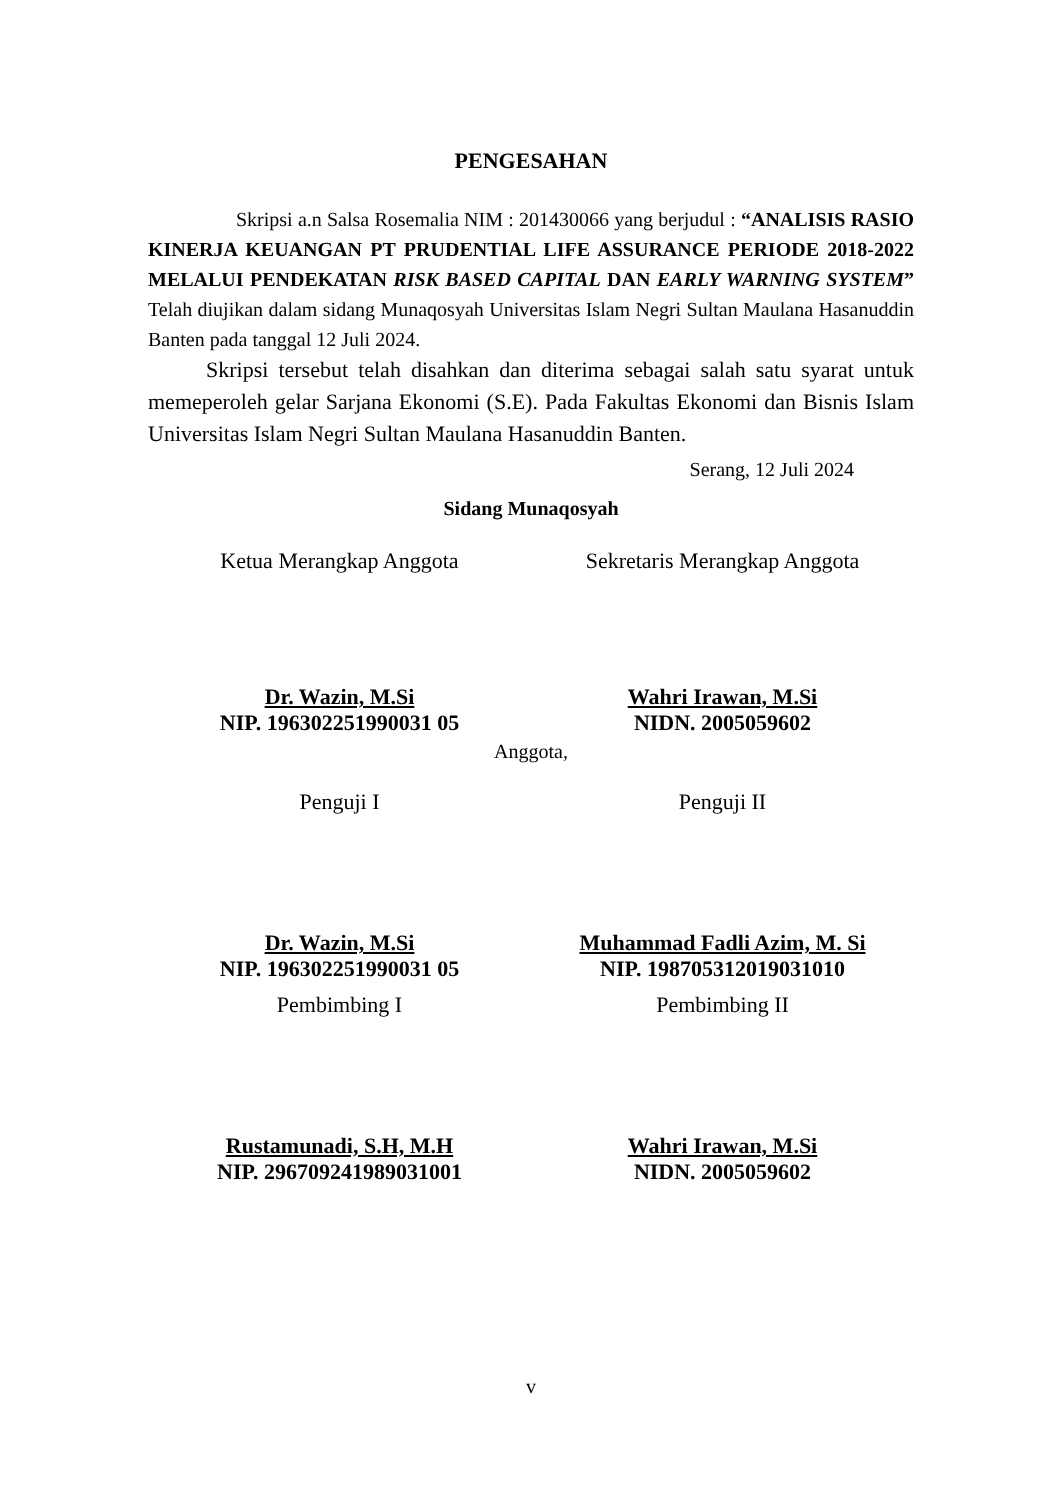PENGESAHAN
Skripsi a.n Salsa Rosemalia NIM : 201430066 yang berjudul : “ANALISIS RASIO KINERJA KEUANGAN PT PRUDENTIAL LIFE ASSURANCE PERIODE 2018-2022 MELALUI PENDEKATAN RISK BASED CAPITAL DAN EARLY WARNING SYSTEM” Telah diujikan dalam sidang Munaqosyah Universitas Islam Negri Sultan Maulana Hasanuddin Banten pada tanggal 12 Juli 2024.
Skripsi tersebut telah disahkan dan diterima sebagai salah satu syarat untuk memeperoleh gelar Sarjana Ekonomi (S.E). Pada Fakultas Ekonomi dan Bisnis Islam Universitas Islam Negri Sultan Maulana Hasanuddin Banten.
Serang, 12 Juli 2024
Sidang Munaqosyah
Ketua Merangkap Anggota
Dr. Wazin, M.Si
NIP. 196302251990031 05
Sekretaris Merangkap Anggota
Wahri Irawan, M.Si
NIDN. 2005059602
Anggota,
Penguji I
Dr. Wazin, M.Si
NIP. 196302251990031 05
Penguji II
Muhammad Fadli Azim, M. Si
NIP. 198705312019031010
Pembimbing I
Rustamunadi, S.H, M.H
NIP. 296709241989031001
Pembimbing II
Wahri Irawan, M.Si
NIDN. 2005059602
v